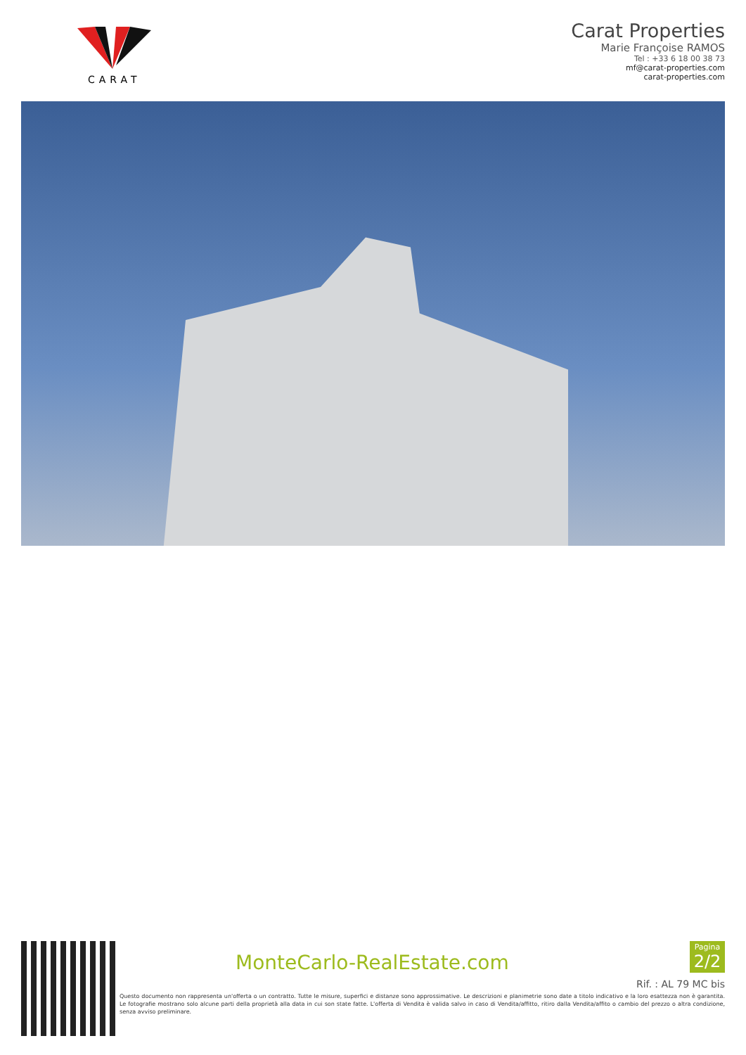CARAT
Carat Properties
Marie Françoise RAMOS
Tel : +33 6 18 00 38 73
mf@carat-properties.com
carat-properties.com
MonteCarlo-RealEstate.com
Pagina
2/2
Rif. : AL 79 MC bis
Questo documento non rappresenta un'offerta o un contratto. Tutte le misure, superfici e distanze sono approssimative. Le descrizioni e planimetrie sono date a titolo indicativo e la loro esattezza non è garantita. Le fotografie mostrano solo alcune parti della proprietà alla data in cui son state fatte. L'offerta di Vendita è valida salvo in caso di Vendita/affitto, ritiro dalla Vendita/affito o cambio del prezzo o altra condizione, senza avviso preliminare.